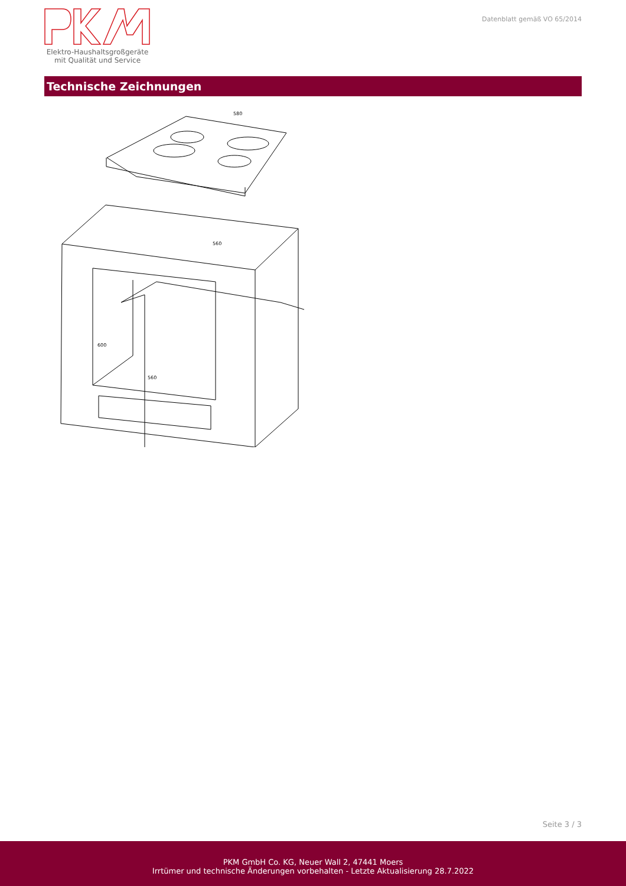Elektro-Haushaltsgroßgeräte
mit Qualität und Service
Datenblatt gemäß VO 65/2014
Technische Zeichnungen
580
560
560
600
Seite 3 / 3
PKM GmbH Co. KG, Neuer Wall 2, 47441 Moers
Irrtümer und technische Änderungen vorbehalten - Letzte Aktualisierung 28.7.2022